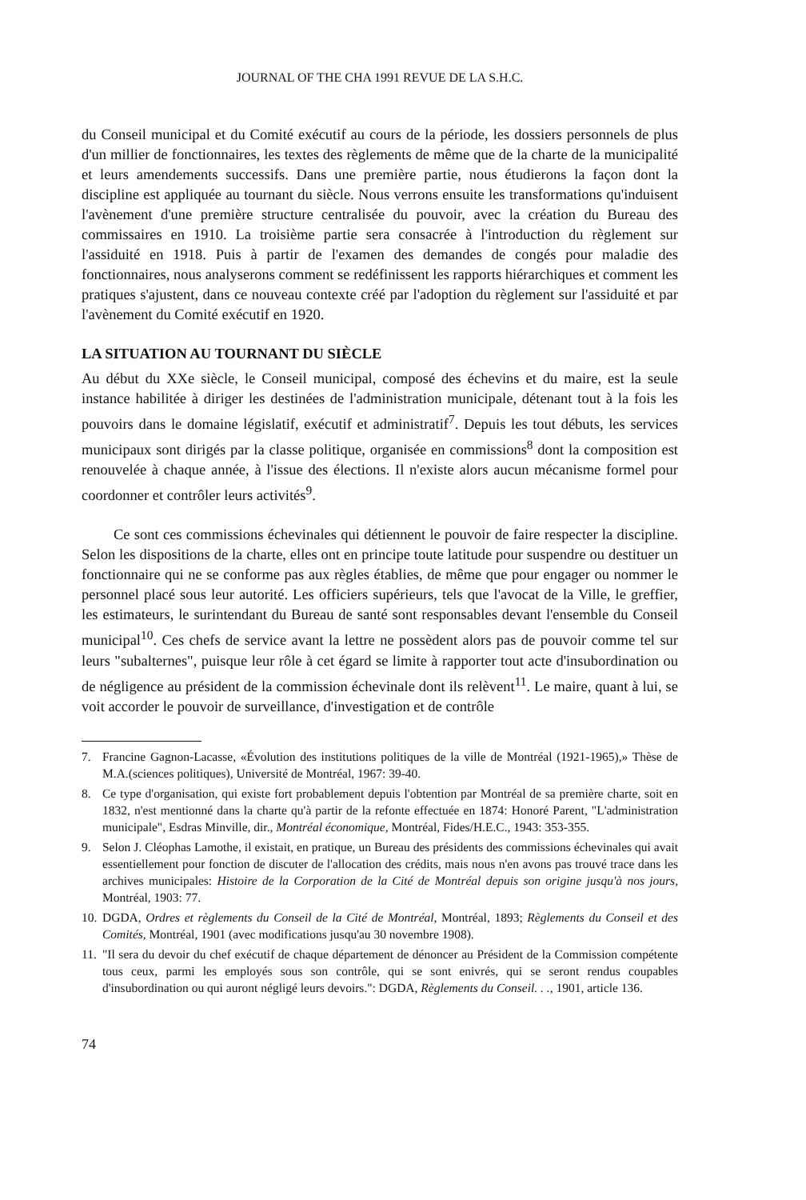JOURNAL OF THE CHA 1991 REVUE DE LA S.H.C.
du Conseil municipal et du Comité exécutif au cours de la période, les dossiers personnels de plus d'un millier de fonctionnaires, les textes des règlements de même que de la charte de la municipalité et leurs amendements successifs. Dans une première partie, nous étudierons la façon dont la discipline est appliquée au tournant du siècle. Nous verrons ensuite les transformations qu'induisent l'avènement d'une première structure centralisée du pouvoir, avec la création du Bureau des commissaires en 1910. La troisième partie sera consacrée à l'introduction du règlement sur l'assiduité en 1918. Puis à partir de l'examen des demandes de congés pour maladie des fonctionnaires, nous analyserons comment se redéfinissent les rapports hiérarchiques et comment les pratiques s'ajustent, dans ce nouveau contexte créé par l'adoption du règlement sur l'assiduité et par l'avènement du Comité exécutif en 1920.
LA SITUATION AU TOURNANT DU SIÈCLE
Au début du XXe siècle, le Conseil municipal, composé des échevins et du maire, est la seule instance habilitée à diriger les destinées de l'administration municipale, détenant tout à la fois les pouvoirs dans le domaine législatif, exécutif et administratif<sup>7</sup>. Depuis les tout débuts, les services municipaux sont dirigés par la classe politique, organisée en commissions<sup>8</sup> dont la composition est renouvelée à chaque année, à l'issue des élections. Il n'existe alors aucun mécanisme formel pour coordonner et contrôler leurs activités<sup>9</sup>.
Ce sont ces commissions échevinales qui détiennent le pouvoir de faire respecter la discipline. Selon les dispositions de la charte, elles ont en principe toute latitude pour suspendre ou destituer un fonctionnaire qui ne se conforme pas aux règles établies, de même que pour engager ou nommer le personnel placé sous leur autorité. Les officiers supérieurs, tels que l'avocat de la Ville, le greffier, les estimateurs, le surintendant du Bureau de santé sont responsables devant l'ensemble du Conseil municipal<sup>10</sup>. Ces chefs de service avant la lettre ne possèdent alors pas de pouvoir comme tel sur leurs "subalternes", puisque leur rôle à cet égard se limite à rapporter tout acte d'insubordination ou de négligence au président de la commission échevinale dont ils relèvent<sup>11</sup>. Le maire, quant à lui, se voit accorder le pouvoir de surveillance, d'investigation et de contrôle
7. Francine Gagnon-Lacasse, «Évolution des institutions politiques de la ville de Montréal (1921-1965),» Thèse de M.A.(sciences politiques), Université de Montréal, 1967: 39-40.
8. Ce type d'organisation, qui existe fort probablement depuis l'obtention par Montréal de sa première charte, soit en 1832, n'est mentionné dans la charte qu'à partir de la refonte effectuée en 1874: Honoré Parent, "L'administration municipale", Esdras Minville, dir., Montréal économique, Montréal, Fides/H.E.C., 1943: 353-355.
9. Selon J. Cléophas Lamothe, il existait, en pratique, un Bureau des présidents des commissions échevinales qui avait essentiellement pour fonction de discuter de l'allocation des crédits, mais nous n'en avons pas trouvé trace dans les archives municipales: Histoire de la Corporation de la Cité de Montréal depuis son origine jusqu'à nos jours, Montréal, 1903: 77.
10.
DGDA, Ordres et règlements du Conseil de la Cité de Montréal, Montréal, 1893; Règlements du Conseil et des Comités, Montréal, 1901 (avec modifications jusqu'au 30 novembre 1908).
11.
"Il sera du devoir du chef exécutif de chaque département de dénoncer au Président de la Commission compétente tous ceux, parmi les employés sous son contrôle, qui se sont enivrés, qui se seront rendus coupables d'insubordination ou qui auront négligé leurs devoirs.": DGDA, Règlements du Conseil. . ., 1901, article 136.
74